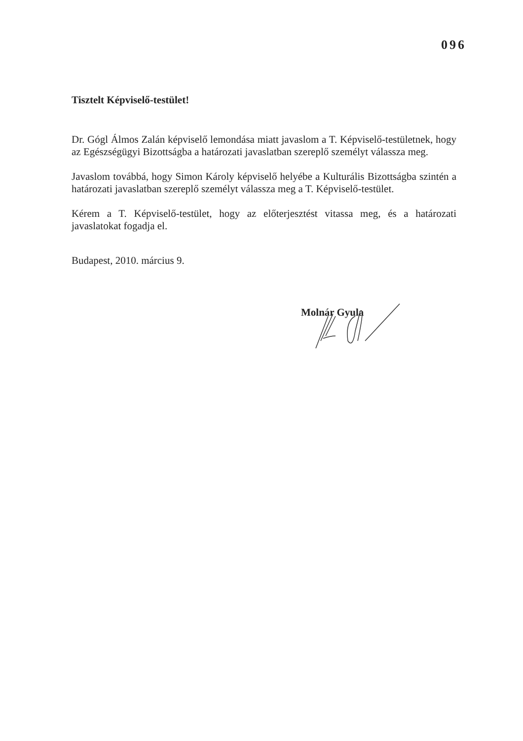096
Tisztelt Képviselő-testület!
Dr. Gógl Álmos Zalán képviselő lemondása miatt javaslom a T. Képviselő-testületnek, hogy az Egészségügyi Bizottságba a határozati javaslatban szereplő személyt válassza meg.
Javaslom továbbá, hogy Simon Károly képviselő helyébe a Kulturális Bizottságba szintén a határozati javaslatban szereplő személyt válassza meg a T. Képviselő-testület.
Kérem a T. Képviselő-testület, hogy az előterjesztést vitassa meg, és a határozati javaslatokat fogadja el.
Budapest, 2010. március 9.
Molnár Gyula